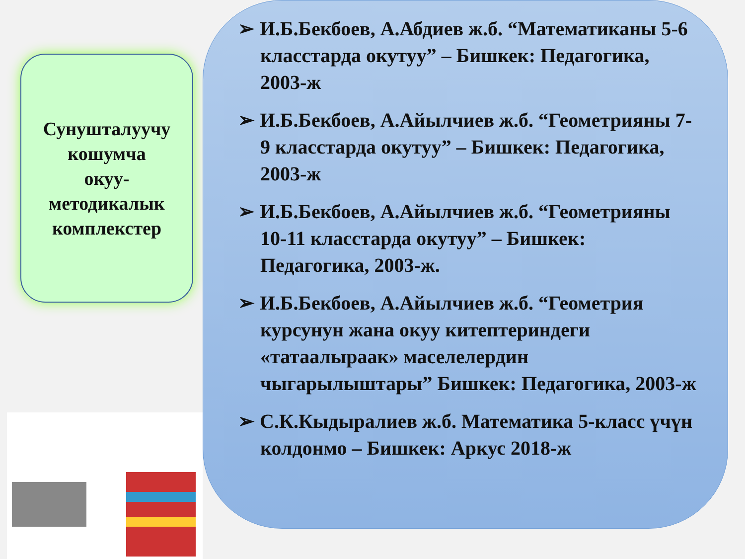Сунушталуучу
кошумча
окуу-
методикалык
комплекстер
➢ И.Б.Бекбоев, А.Абдиев ж.б. “Математиканы 5-6 класстарда окутуу” – Бишкек: Педагогика, 2003-ж
➢ И.Б.Бекбоев, А.Айылчиев ж.б. “Геометрияны 7-9 класстарда окутуу” – Бишкек: Педагогика, 2003-ж
➢ И.Б.Бекбоев, А.Айылчиев ж.б. “Геометрияны 10-11 класстарда окутуу” – Бишкек: Педагогика, 2003-ж.
➢ И.Б.Бекбоев, А.Айылчиев ж.б. “Геометрия курсунун жана окуу китептериндеги «татаалыраак» маселелердин чыгарылыштары” Бишкек: Педагогика, 2003-ж
➢ С.К.Кыдыралиев ж.б. Математика 5-класс үчүн колдонмо – Бишкек: Аркус 2018-ж